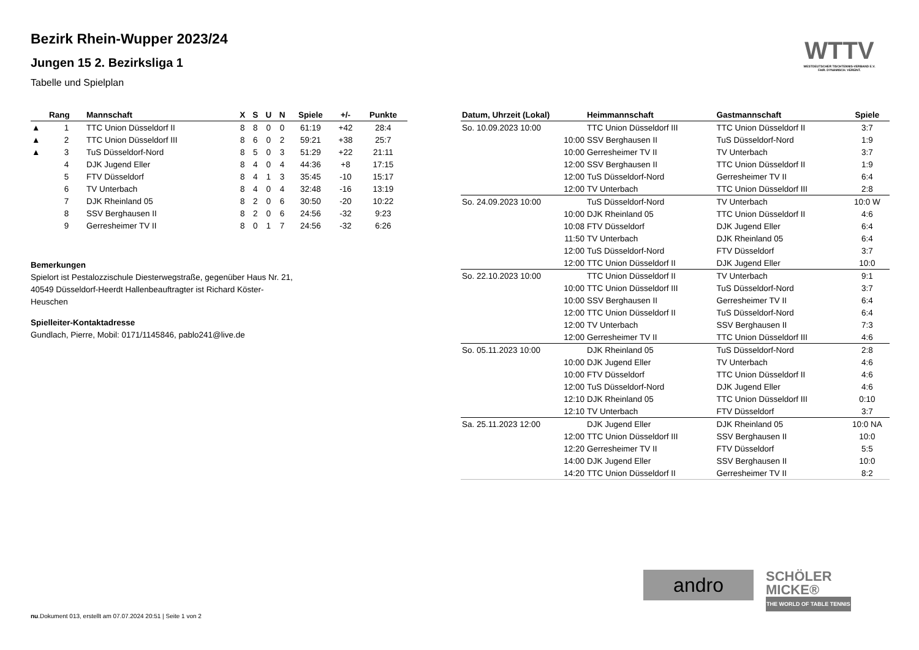Bezirk Rhein-Wupper 2023/24
Jungen 15 2. Bezirksliga 1
Tabelle und Spielplan
WTTV
WESTDEUTSCHER TISCHTENNIS-VERBAND E.V.
FAIR. DYNAMISCH. VEREINT.
| | Rang | Mannschaft | X | S | U | N | Spiele | +/- | Punkte |
| --- | --- | --- | --- | --- | --- | --- | --- | --- | --- |
| ▲ | 1 | TTC Union Düsseldorf II | 8 | 8 | 0 | 0 | 61:19 | +42 | 28:4 |
| ▲ | 2 | TTC Union Düsseldorf III | 8 | 6 | 0 | 2 | 59:21 | +38 | 25:7 |
| ▲ | 3 | TuS Düsseldorf-Nord | 8 | 5 | 0 | 3 | 51:29 | +22 | 21:11 |
| | 4 | DJK Jugend Eller | 8 | 4 | 0 | 4 | 44:36 | +8 | 17:15 |
| | 5 | FTV Düsseldorf | 8 | 4 | 1 | 3 | 35:45 | -10 | 15:17 |
| | 6 | TV Unterbach | 8 | 4 | 0 | 4 | 32:48 | -16 | 13:19 |
| | 7 | DJK Rheinland 05 | 8 | 2 | 0 | 6 | 30:50 | -20 | 10:22 |
| | 8 | SSV Berghausen II | 8 | 2 | 0 | 6 | 24:56 | -32 | 9:23 |
| | 9 | Gerresheimer TV II | 8 | 0 | 1 | 7 | 24:56 | -32 | 6:26 |
Bemerkungen
Spielort ist Pestalozzischule Diesterwegstraße, gegenüber Haus Nr. 21, 40549 Düsseldorf-Heerdt Hallenbeauftragter ist Richard Köster-Heuschen
Spielleiter-Kontaktadresse
Gundlach, Pierre, Mobil: 0171/1145846, pablo241@live.de
| Datum, Uhrzeit (Lokal) | Heimmannschaft | Gastmannschaft | Spiele |
| --- | --- | --- | --- |
| So. 10.09.2023 10:00 | TTC Union Düsseldorf III | TTC Union Düsseldorf II | 3:7 |
| 10:00 | SSV Berghausen II | TuS Düsseldorf-Nord | 1:9 |
| 10:00 | Gerresheimer TV II | TV Unterbach | 3:7 |
| 12:00 | SSV Berghausen II | TTC Union Düsseldorf II | 1:9 |
| 12:00 | TuS Düsseldorf-Nord | Gerresheimer TV II | 6:4 |
| 12:00 | TV Unterbach | TTC Union Düsseldorf III | 2:8 |
| So. 24.09.2023 10:00 | TuS Düsseldorf-Nord | TV Unterbach | 10:0 W |
| 10:00 | DJK Rheinland 05 | TTC Union Düsseldorf II | 4:6 |
| 10:08 | FTV Düsseldorf | DJK Jugend Eller | 6:4 |
| 11:50 | TV Unterbach | DJK Rheinland 05 | 6:4 |
| 12:00 | TuS Düsseldorf-Nord | FTV Düsseldorf | 3:7 |
| 12:00 | TTC Union Düsseldorf II | DJK Jugend Eller | 10:0 |
| So. 22.10.2023 10:00 | TTC Union Düsseldorf II | TV Unterbach | 9:1 |
| 10:00 | TTC Union Düsseldorf III | TuS Düsseldorf-Nord | 3:7 |
| 10:00 | SSV Berghausen II | Gerresheimer TV II | 6:4 |
| 12:00 | TTC Union Düsseldorf II | TuS Düsseldorf-Nord | 6:4 |
| 12:00 | TV Unterbach | SSV Berghausen II | 7:3 |
| 12:00 | Gerresheimer TV II | TTC Union Düsseldorf III | 4:6 |
| So. 05.11.2023 10:00 | DJK Rheinland 05 | TuS Düsseldorf-Nord | 2:8 |
| 10:00 | DJK Jugend Eller | TV Unterbach | 4:6 |
| 10:00 | FTV Düsseldorf | TTC Union Düsseldorf II | 4:6 |
| 12:00 | TuS Düsseldorf-Nord | DJK Jugend Eller | 4:6 |
| 12:10 | DJK Rheinland 05 | TTC Union Düsseldorf III | 0:10 |
| 12:10 | TV Unterbach | FTV Düsseldorf | 3:7 |
| Sa. 25.11.2023 12:00 | DJK Jugend Eller | DJK Rheinland 05 | 10:0 NA |
| 12:00 | TTC Union Düsseldorf III | SSV Berghausen II | 10:0 |
| 12:20 | Gerresheimer TV II | FTV Düsseldorf | 5:5 |
| 14:00 | DJK Jugend Eller | SSV Berghausen II | 10:0 |
| 14:20 | TTC Union Düsseldorf II | Gerresheimer TV II | 8:2 |
andro
SCHÖLER
MICKE®
THE WORLD OF TABLE TENNIS
nu.Dokument 013, erstellt am 07.07.2024 20:51 | Seite 1 von 2